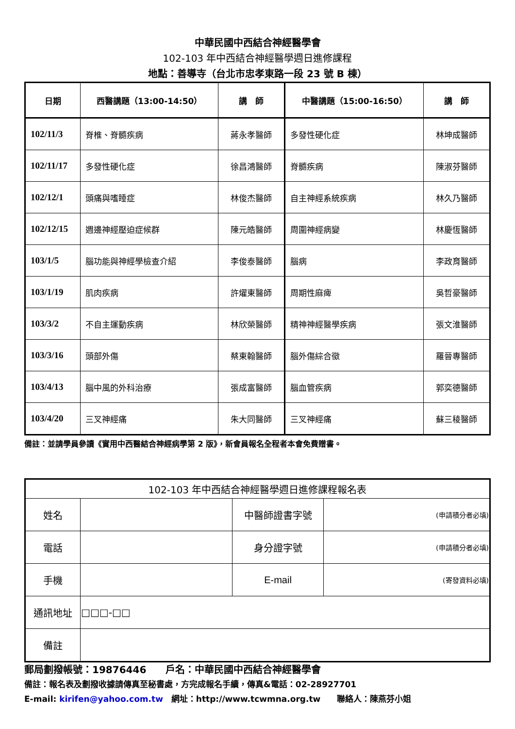中華民國中西結合神經醫學會
102-103 年中西結合神經醫學週日進修課程
地點：善導寺（台北市忠孝東路一段 23 號 B 棟）
| 日期 | 西醫講題（13:00-14:50） | 講 師 | 中醫講題（15:00-16:50） | 講 師 |
| --- | --- | --- | --- | --- |
| 102/11/3 | 脊椎、脊髓疾病 | 蔣永孝醫師 | 多發性硬化症 | 林坤成醫師 |
| 102/11/17 | 多發性硬化症 | 徐昌鴻醫師 | 脊髓疾病 | 陳淑芬醫師 |
| 102/12/1 | 頭痛與嗜睡症 | 林俊杰醫師 | 自主神經系統疾病 | 林久乃醫師 |
| 102/12/15 | 週邊神經壓迫症候群 | 陳元皓醫師 | 周圍神經病變 | 林慶恆醫師 |
| 103/1/5 | 腦功能與神經學檢查介紹 | 李俊泰醫師 | 腦病 | 李政育醫師 |
| 103/1/19 | 肌肉疾病 | 許燿東醫師 | 周期性麻痺 | 吳哲豪醫師 |
| 103/3/2 | 不自主運動疾病 | 林欣榮醫師 | 精神神經醫學疾病 | 張文淮醫師 |
| 103/3/16 | 頭部外傷 | 蔡東翰醫師 | 腦外傷綜合徵 | 羅晉專醫師 |
| 103/4/13 | 腦中風的外科治療 | 張成富醫師 | 腦血管疾病 | 郭奕德醫師 |
| 103/4/20 | 三叉神經痛 | 朱大同醫師 | 三叉神經痛 | 蘇三稜醫師 |
備註：並請學員參讀《實用中西醫結合神經病學第 2 版》，新會員報名全程者本會免費贈書。
| 102-103 年中西結合神經醫學週日進修課程報名表 | | | |
| 姓名 | | 中醫師證書字號 | (申請積分者必填) |
| 電話 | | 身分證字號 | (申請積分者必填) |
| 手機 | | E-mail | (寄發資料必填) |
| 通訊地址 | □□□-□□ | | |
| 備註 | | | |
郵局劃撥帳號：19876446　　戶名：中華民國中西結合神經醫學會
備註：報名表及劃撥收據請傳真至秘書處，方完成報名手續，傳真&電話：02-28927701
E-mail: kirifen@yahoo.com.tw　網址：http://www.tcwmna.org.tw　　聯絡人：陳燕芬小姐